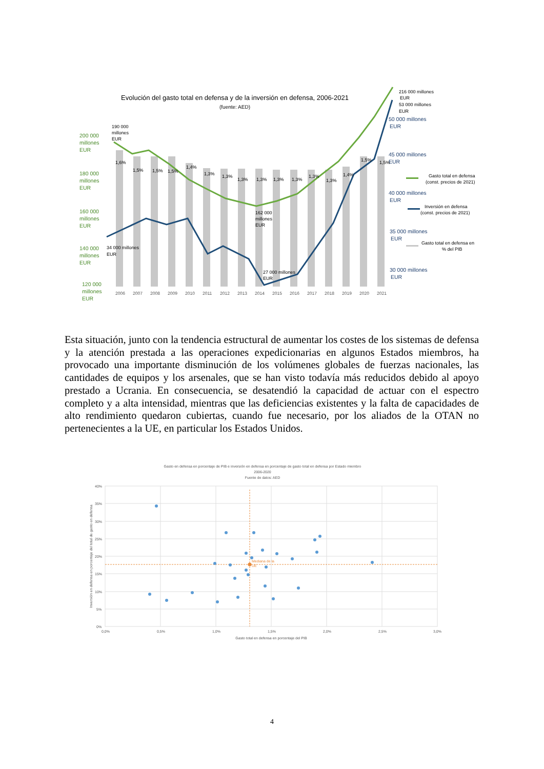Evolución del gasto total en defensa y de la inversión en defensa, 2006-2021
(fuente: AED)
200 000
millones
EUR
180 000
millones
EUR
160 000
millones
EUR
140 000
millones
EUR
120 000
millones
EUR
50 000 millones
EUR
45 000 millones
EUR
40 000 millones
EUR
35 000 millones
EUR
30 000 millones
EUR
2006
2007
2008
2009
2010
2011
2012
2013
2014
2015
2016
2017
2018
2019
2020
2021
1,6%
1,5%
1,5%
1,5%
1,4%
1,3%
1,3%
1,3%
1,3%
1,3%
1,3%
1,3%
1,3%
1,4%
1,5%
1,5%
190 000
millones
EUR
162 000
millones
EUR
34 000 millones
EUR
27 000 millones
EUR
216 000 millones
EUR
53 000 millones
EUR
Gasto total en defensa
(const. precios de 2021)
Inversión en defensa
(const. precios de 2021)
Gasto total en defensa en
% del PIB
Esta situación, junto con la tendencia estructural de aumentar los costes de los sistemas de defensa y la atención prestada a las operaciones expedicionarias en algunos Estados miembros, ha provocado una importante disminución de los volúmenes globales de fuerzas nacionales, las cantidades de equipos y los arsenales, que se han visto todavía más reducidos debido al apoyo prestado a Ucrania. En consecuencia, se desatendió la capacidad de actuar con el espectro completo y a alta intensidad, mientras que las deficiencias existentes y la falta de capacidades de alto rendimiento quedaron cubiertas, cuando fue necesario, por los aliados de la OTAN no pertenecientes a la UE, en particular los Estados Unidos.
Gasto en defensa en porcentaje de PIB e inversión en defensa en porcentaje de gasto total en defensa por Estado miembro
2006-2020
Fuente de datos: AED
40%
35%
30%
25%
20%
15%
10%
5%
0%
0,0%
0,5%
1,0%
1,5%
2,0%
2,5%
3,0%
Gasto total en defensa en porcentaje del PIB
Inversión en defensa en porcentaje del total de gasto en defensa
Mediana de la
UE
4